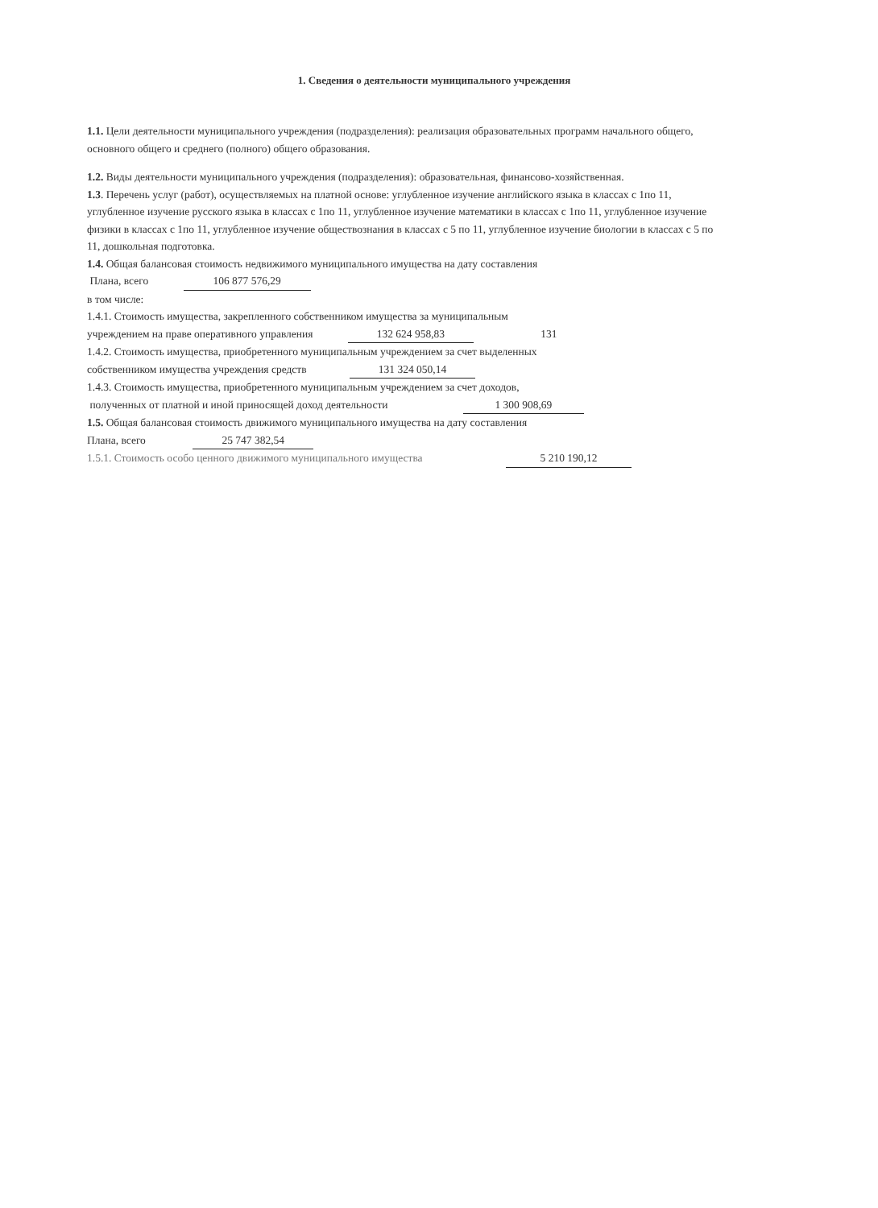1. Сведения о деятельности муниципального учреждения
1.1. Цели деятельности муниципального учреждения (подразделения): реализация образовательных программ начального общего, основного общего и среднего (полного) общего образования.
1.2. Виды деятельности муниципального учреждения (подразделения): образовательная, финансово-хозяйственная.
1.3. Перечень услуг (работ), осуществляемых на платной основе: углубленное изучение английского языка в классах с 1по 11, углубленное изучение русского языка в классах с 1по 11, углубленное изучение математики в классах с 1по 11, углубленное изучение физики в классах с 1по 11, углубленное изучение обществознания в классах с 5 по 11, углубленное изучение биологии в классах с 5 по 11, дошкольная подготовка.
1.4. Общая балансовая стоимость недвижимого муниципального имущества на дату составления
Плана, всего 106 877 576,29
в том числе:
1.4.1. Стоимость имущества, закрепленного собственником имущества за муниципальным
учреждением на праве оперативного управления 132 624 958,83 131
1.4.2. Стоимость имущества, приобретенного муниципальным учреждением за счет выделенных
собственником имущества учреждения средств 131 324 050,14
1.4.3. Стоимость имущества, приобретенного муниципальным учреждением за счет доходов,
полученных от платной и иной приносящей доход деятельности 1 300 908,69
1.5. Общая балансовая стоимость движимого муниципального имущества на дату составления
Плана, всего 25 747 382,54
1.5.1. Стоимость особо ценного движимого муниципального имущества 5 210 190,12